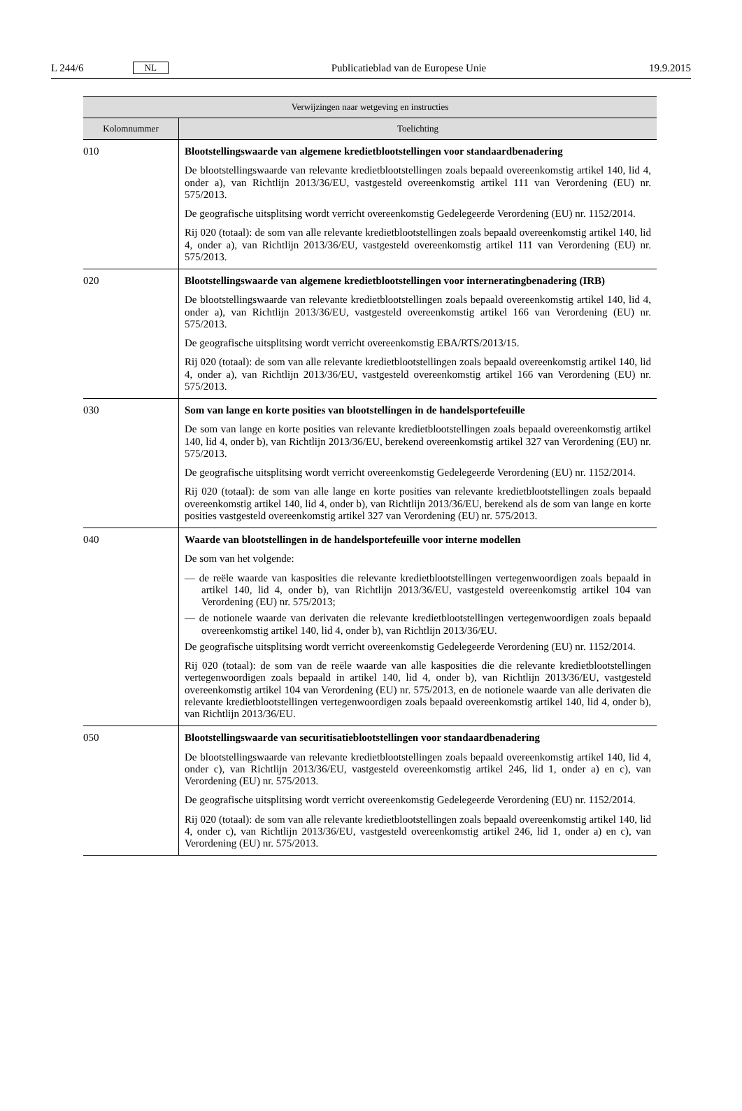L 244/6 NL Publicatieblad van de Europese Unie 19.9.2015
| Verwijzingen naar wetgeving en instructies | |
| --- | --- |
| Kolomnummer | Toelichting |
| 010 | Blootstellingswaarde van algemene kredietblootstellingen voor standaardbenadering De blootstellingswaarde van relevante kredietblootstellingen zoals bepaald overeenkomstig artikel 140, lid 4, onder a), van Richtlijn 2013/36/EU, vastgesteld overeenkomstig artikel 111 van Verordening (EU) nr. 575/2013. De geografische uitsplitsing wordt verricht overeenkomstig Gedelegeerde Verordening (EU) nr. 1152/2014. Rij 020 (totaal): de som van alle relevante kredietblootstellingen zoals bepaald overeenkomstig artikel 140, lid 4, onder a), van Richtlijn 2013/36/EU, vastgesteld overeenkomstig artikel 111 van Verordening (EU) nr. 575/2013. |
| 020 | Blootstellingswaarde van algemene kredietblootstellingen voor interneratingbenadering (IRB) De blootstellingswaarde van relevante kredietblootstellingen zoals bepaald overeenkomstig artikel 140, lid 4, onder a), van Richtlijn 2013/36/EU, vastgesteld overeenkomstig artikel 166 van Verordening (EU) nr. 575/2013. De geografische uitsplitsing wordt verricht overeenkomstig EBA/RTS/2013/15. Rij 020 (totaal): de som van alle relevante kredietblootstellingen zoals bepaald overeenkomstig artikel 140, lid 4, onder a), van Richtlijn 2013/36/EU, vastgesteld overeenkomstig artikel 166 van Verordening (EU) nr. 575/2013. |
| 030 | Som van lange en korte posities van blootstellingen in de handelsportefeuille De som van lange en korte posities van relevante kredietblootstellingen zoals bepaald overeenkomstig artikel 140, lid 4, onder b), van Richtlijn 2013/36/EU, berekend overeenkomstig artikel 327 van Verordening (EU) nr. 575/2013. De geografische uitsplitsing wordt verricht overeenkomstig Gedelegeerde Verordening (EU) nr. 1152/2014. Rij 020 (totaal): de som van alle lange en korte posities van relevante kredietblootstellingen zoals bepaald overeenkomstig artikel 140, lid 4, onder b), van Richtlijn 2013/36/EU, berekend als de som van lange en korte posities vastgesteld overeenkomstig artikel 327 van Verordening (EU) nr. 575/2013. |
| 040 | Waarde van blootstellingen in de handelsportefeuille voor interne modellen De som van het volgende: — de reële waarde van kasposities die relevante kredietblootstellingen vertegenwoordigen zoals bepaald in artikel 140, lid 4, onder b), van Richtlijn 2013/36/EU, vastgesteld overeenkomstig artikel 104 van Verordening (EU) nr. 575/2013; — de notionele waarde van derivaten die relevante kredietblootstellingen vertegenwoordigen zoals bepaald overeenkomstig artikel 140, lid 4, onder b), van Richtlijn 2013/36/EU. De geografische uitsplitsing wordt verricht overeenkomstig Gedelegeerde Verordening (EU) nr. 1152/2014. Rij 020 (totaal): de som van de reële waarde van alle kasposities die die relevante kredietblootstellingen vertegenwoordigen zoals bepaald in artikel 140, lid 4, onder b), van Richtlijn 2013/36/EU, vastgesteld overeenkomstig artikel 104 van Verordening (EU) nr. 575/2013, en de notionele waarde van alle derivaten die relevante kredietblootstellingen vertegenwoordigen zoals bepaald overeenkomstig artikel 140, lid 4, onder b), van Richtlijn 2013/36/EU. |
| 050 | Blootstellingswaarde van securitisatieblootstellingen voor standaardbenadering De blootstellingswaarde van relevante kredietblootstellingen zoals bepaald overeenkomstig artikel 140, lid 4, onder c), van Richtlijn 2013/36/EU, vastgesteld overeenkomstig artikel 246, lid 1, onder a) en c), van Verordening (EU) nr. 575/2013. De geografische uitsplitsing wordt verricht overeenkomstig Gedelegeerde Verordening (EU) nr. 1152/2014. Rij 020 (totaal): de som van alle relevante kredietblootstellingen zoals bepaald overeenkomstig artikel 140, lid 4, onder c), van Richtlijn 2013/36/EU, vastgesteld overeenkomstig artikel 246, lid 1, onder a) en c), van Verordening (EU) nr. 575/2013. |